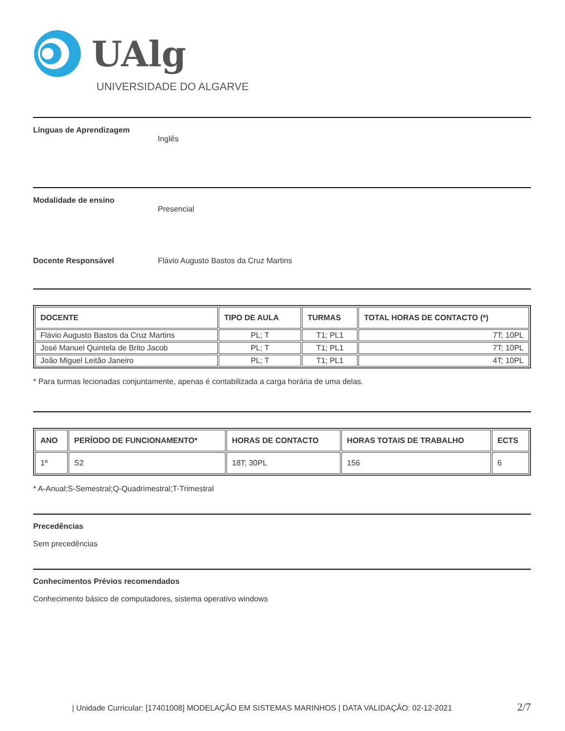UAlg
UNIVERSIDADE DO ALGARVE
Línguas de Aprendizagem
Inglês
Modalidade de ensino
Presencial
Docente Responsável Flávio Augusto Bastos da Cruz Martins
| DOCENTE | TIPO DE AULA | TURMAS | TOTAL HORAS DE CONTACTO (*) |
| --- | --- | --- | --- |
| Flávio Augusto Bastos da Cruz Martins | PL; T | T1; PL1 | 7T; 10PL |
| José Manuel Quintela de Brito Jacob | PL; T | T1; PL1 | 7T; 10PL |
| João Miguel Leitão Janeiro | PL; T | T1; PL1 | 4T; 10PL |
* Para turmas lecionadas conjuntamente, apenas é contabilizada a carga horária de uma delas.
| ANO | PERÍODO DE FUNCIONAMENTO* | HORAS DE CONTACTO | HORAS TOTAIS DE TRABALHO | ECTS |
| --- | --- | --- | --- | --- |
| 1º | S2 | 18T; 30PL | 156 | 6 |
* A-Anual;S-Semestral;Q-Quadrimestral;T-Trimestral
Precedências
Sem precedências
Conhecimentos Prévios recomendados
Conhecimento básico de computadores, sistema operativo windows
| Unidade Curricular: [17401008] MODELAÇÃO EM SISTEMAS MARINHOS | DATA VALIDAÇÃO: 02-12-2021 2/7